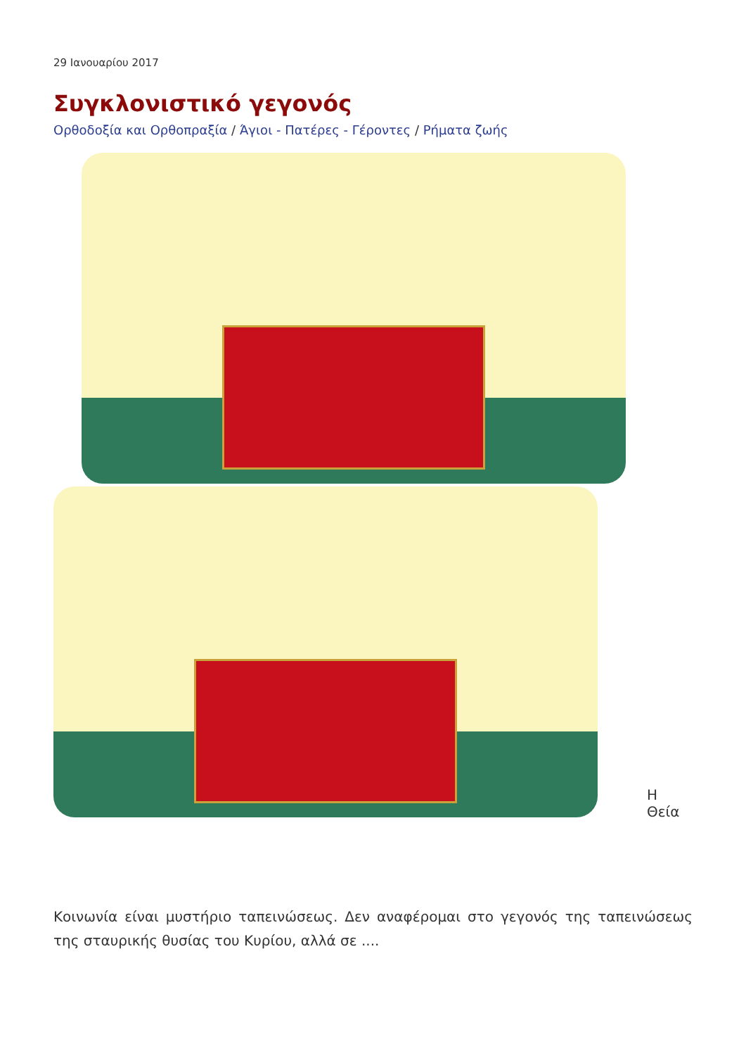29 Ιανουαρίου 2017
Συγκλονιστικό γεγονός
Ορθοδοξία και Ορθοπραξία / Άγιοι - Πατέρες - Γέροντες / Ρήματα ζωής
Η Θεία
Κοινωνία είναι μυστήριο ταπεινώσεως. Δεν αναφέρομαι στο γεγονός της ταπεινώσεως της σταυρικής θυσίας του Κυρίου, αλλά σε ....